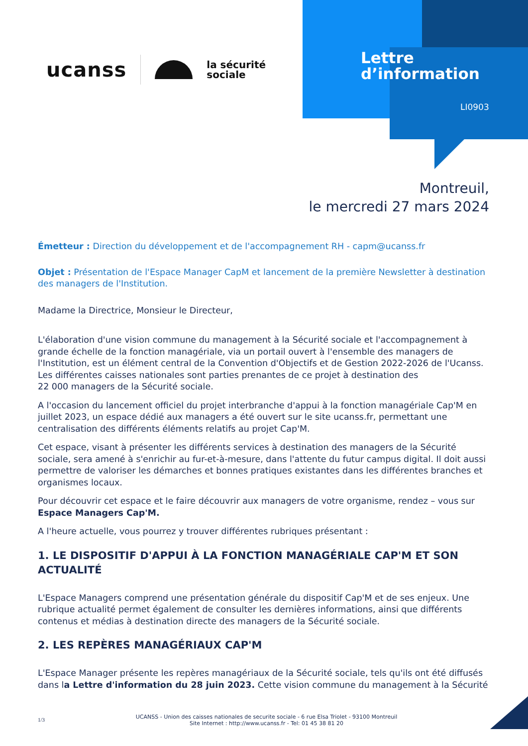ucanss la sécurité
sociale
Lettre
d’information
LI0903
Montreuil,
le mercredi 27 mars 2024
Émetteur : Direction du développement et de l'accompagnement RH - capm@ucanss.fr
Objet : Présentation de l'Espace Manager CapM et lancement de la première Newsletter à destination des managers de l'Institution.
Madame la Directrice, Monsieur le Directeur,
L'élaboration d'une vision commune du management à la Sécurité sociale et l'accompagnement à grande échelle de la fonction managériale, via un portail ouvert à l'ensemble des managers de l'Institution, est un élément central de la Convention d'Objectifs et de Gestion 2022-2026 de l'Ucanss. Les différentes caisses nationales sont parties prenantes de ce projet à destination des
22 000 managers de la Sécurité sociale.
A l'occasion du lancement officiel du projet interbranche d'appui à la fonction managériale Cap'M en juillet 2023, un espace dédié aux managers a été ouvert sur le site ucanss.fr, permettant une centralisation des différents éléments relatifs au projet Cap'M.
Cet espace, visant à présenter les différents services à destination des managers de la Sécurité sociale, sera amené à s'enrichir au fur-et-à-mesure, dans l'attente du futur campus digital. Il doit aussi permettre de valoriser les démarches et bonnes pratiques existantes dans les différentes branches et organismes locaux.
Pour découvrir cet espace et le faire découvrir aux managers de votre organisme, rendez – vous sur Espace Managers Cap'M.
A l'heure actuelle, vous pourrez y trouver différentes rubriques présentant :
1. LE DISPOSITIF D'APPUI À LA FONCTION MANAGÉRIALE CAP'M ET SON ACTUALITÉ
L'Espace Managers comprend une présentation générale du dispositif Cap'M et de ses enjeux. Une rubrique actualité permet également de consulter les dernières informations, ainsi que différents contenus et médias à destination directe des managers de la Sécurité sociale.
2. LES REPÈRES MANAGÉRIAUX CAP'M
L'Espace Manager présente les repères managériaux de la Sécurité sociale, tels qu'ils ont été diffusés dans la Lettre d'information du 28 juin 2023. Cette vision commune du management à la Sécurité
1/3
UCANSS - Union des caisses nationales de securite sociale - 6 rue Elsa Triolet - 93100 Montreuil
Site Internet : http://www.ucanss.fr - Tel: 01 45 38 81 20